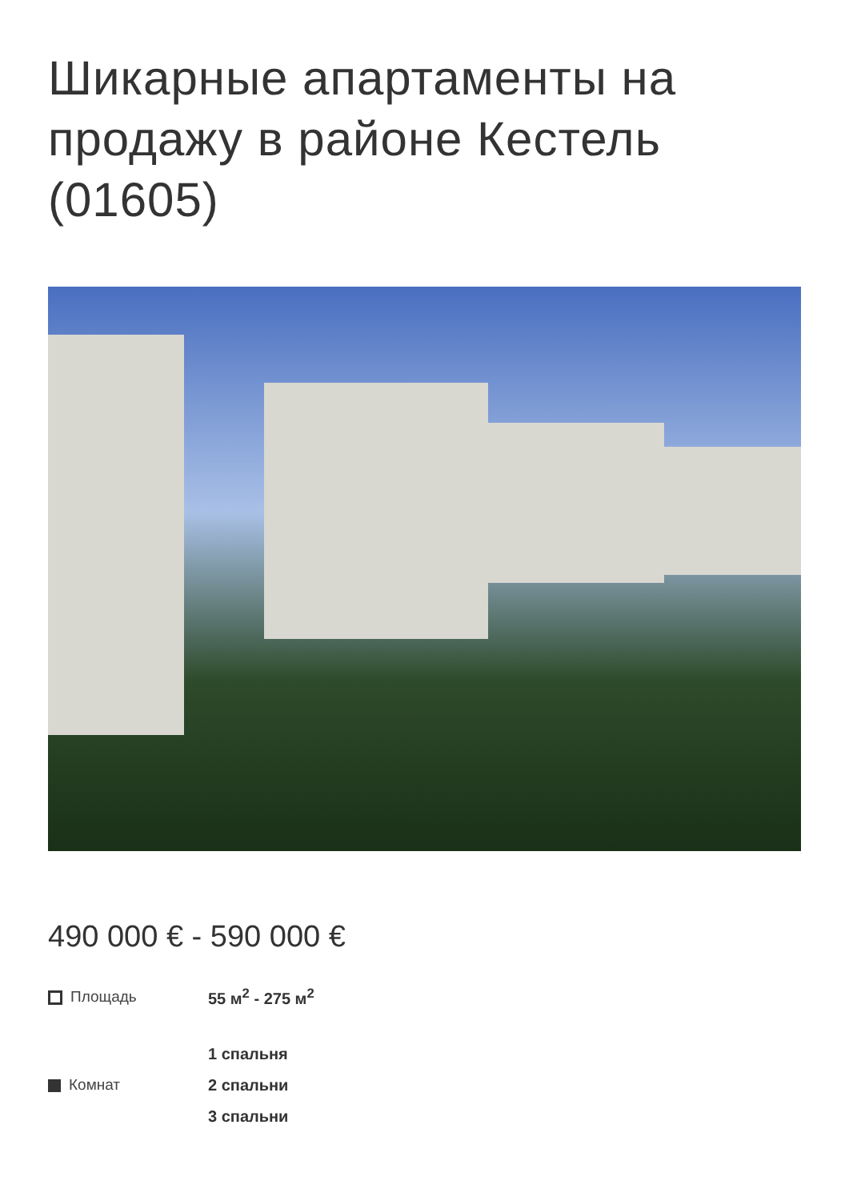Шикарные апартаменты на продажу в районе Кестель (01605)
490 000 € - 590 000 €
Площадь 55 м<sup>2</sup> - 275 м<sup>2</sup>
Комнат
1 спальня
2 спальни
3 спальни